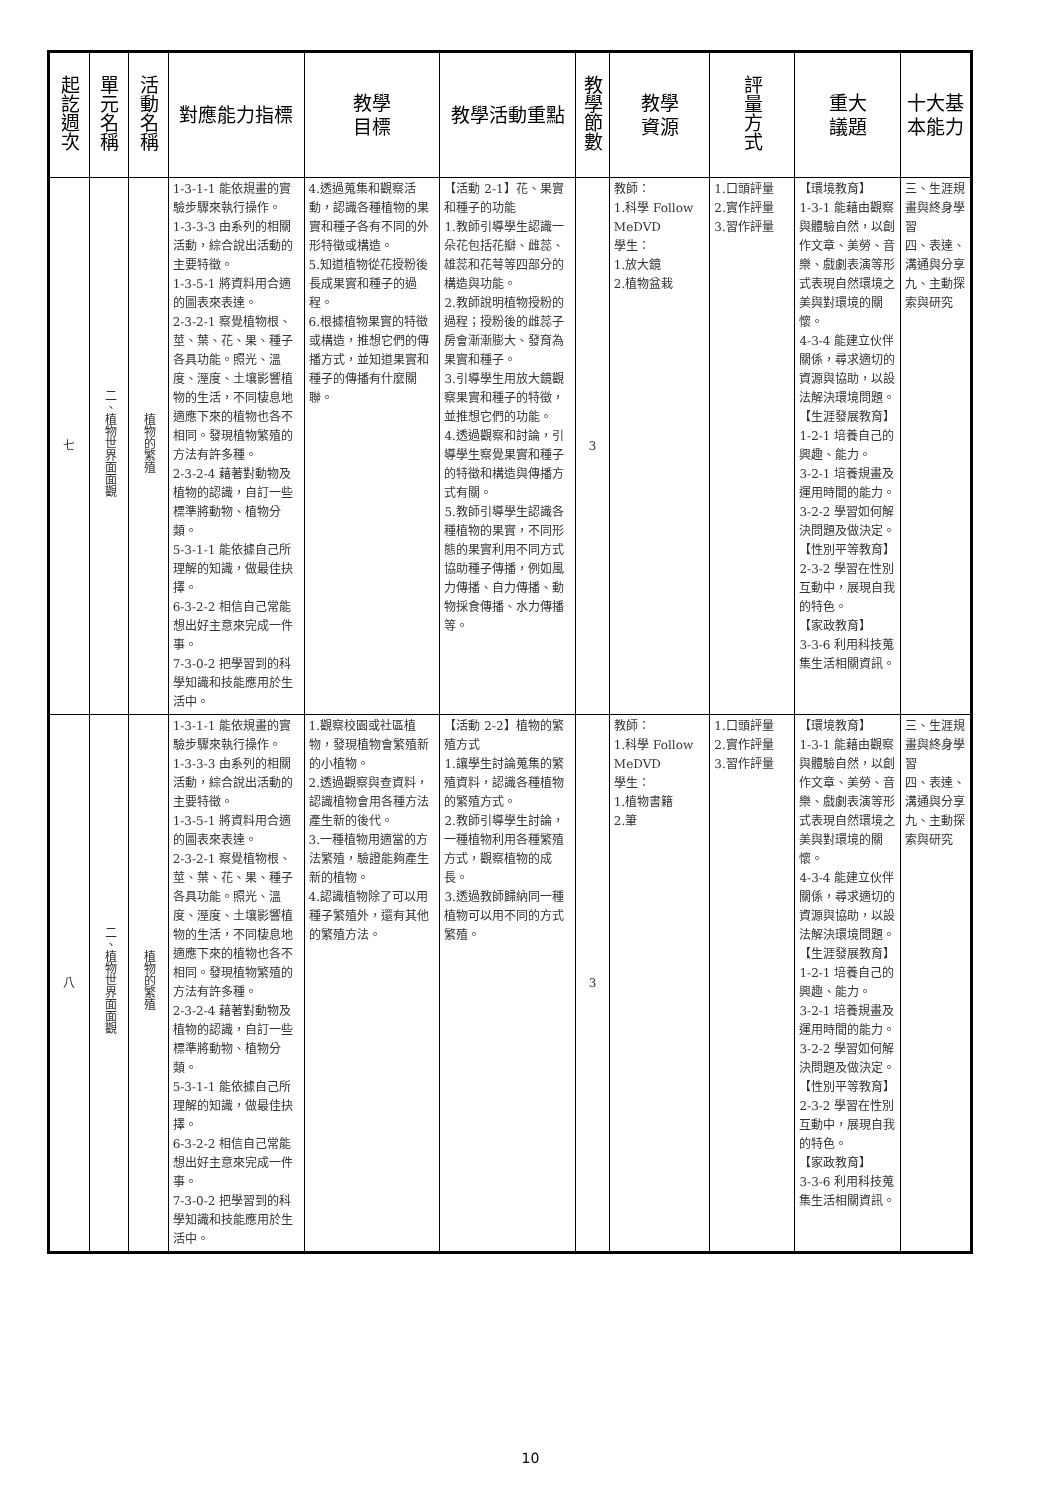| 起訖週次 | 單元名稱 | 活動名稱 | 對應能力指標 | 教學 目標 | 教學活動重點 | 教學節數 | 教學 資源 | 評量方式 | 重大 議題 | 十大基本能力 |
| --- | --- | --- | --- | --- | --- | --- | --- | --- | --- | --- |
| 七 | 二、植物世界面面觀 | 植物的繁殖 | 1-3-1-1 能依規畫的實驗步驟來執行操作。 1-3-3-3 由系列的相關活動，綜合說出活動的主要特徵。 1-3-5-1 將資料用合適的圖表來表達。 2-3-2-1 察覺植物根、莖、葉、花、果、種子各具功能。照光、溫度、溼度、土壤影響植物的生活，不同棲息地適應下來的植物也各不相同。發現植物繁殖的方法有許多種。 2-3-2-4 藉著對動物及植物的認識，自訂一些標準將動物、植物分類。 5-3-1-1 能依據自己所理解的知識，做最佳抉擇。 6-3-2-2 相信自己常能想出好主意來完成一件事。 7-3-0-2 把學習到的科學知識和技能應用於生活中。 | 4.透過蒐集和觀察活動，認識各種植物的果實和種子各有不同的外形特徵或構造。 5.知道植物從花授粉後長成果實和種子的過程。 6.根據植物果實的特徵或構造，推想它們的傳播方式，並知道果實和種子的傳播有什麼關聯。 | 【活動 2-1】花、果實和種子的功能 1.教師引導學生認識一朵花包括花瓣、雌蕊、雄蕊和花萼等四部分的構造與功能。 2.教師說明植物授粉的過程；授粉後的雌蕊子房會漸漸膨大、發育為果實和種子。 3.引導學生用放大鏡觀察果實和種子的特徵，並推想它們的功能。 4.透過觀察和討論，引導學生察覺果實和種子的特徵和構造與傳播方式有關。 5.教師引導學生認識各種植物的果實，不同形態的果實利用不同方式協助種子傳播，例如風力傳播、自力傳播、動物採食傳播、水力傳播等。 | 3 | 教師： 1.科學 Follow MeDVD 學生： 1.放大鏡 2.植物盆栽 | 1.口頭評量 2.實作評量 3.習作評量 | 【環境教育】 1-3-1 能藉由觀察與體驗自然，以創作文章、美勞、音樂、戲劇表演等形式表現自然環境之美與對環境的關懷。 4-3-4 能建立伙伴關係，尋求適切的資源與協助，以設法解決環境問題。 【生涯發展教育】 1-2-1 培養自己的興趣、能力。 3-2-1 培養規畫及運用時間的能力。 3-2-2 學習如何解決問題及做決定。 【性別平等教育】 2-3-2 學習在性別互動中，展現自我的特色。 【家政教育】 3-3-6 利用科技蒐集生活相關資訊。 | 三、生涯規畫與終身學習 四、表達、溝通與分享 九、主動探索與研究 |
| 八 | 二、植物世界面面觀 | 植物的繁殖 | 1-3-1-1 能依規畫的實驗步驟來執行操作。 1-3-3-3 由系列的相關活動，綜合說出活動的主要特徵。 1-3-5-1 將資料用合適的圖表來表達。 2-3-2-1 察覺植物根、莖、葉、花、果、種子各具功能。照光、溫度、溼度、土壤影響植物的生活，不同棲息地適應下來的植物也各不相同。發現植物繁殖的方法有許多種。 2-3-2-4 藉著對動物及植物的認識，自訂一些標準將動物、植物分類。 5-3-1-1 能依據自己所理解的知識，做最佳抉擇。 6-3-2-2 相信自己常能想出好主意來完成一件事。 7-3-0-2 把學習到的科學知識和技能應用於生活中。 | 1.觀察校園或社區植物，發現植物會繁殖新的小植物。 2.透過觀察與查資料，認識植物會用各種方法產生新的後代。 3.一種植物用適當的方法繁殖，驗證能夠產生新的植物。 4.認識植物除了可以用種子繁殖外，還有其他的繁殖方法。 | 【活動 2-2】植物的繁殖方式 1.讓學生討論蒐集的繁殖資料，認識各種植物的繁殖方式。 2.教師引導學生討論，一種植物利用各種繁殖方式，觀察植物的成長。 3.透過教師歸納同一種植物可以用不同的方式繁殖。 | 3 | 教師： 1.科學 Follow MeDVD 學生： 1.植物書籍 2.筆 | 1.口頭評量 2.實作評量 3.習作評量 | 【環境教育】 1-3-1 能藉由觀察與體驗自然，以創作文章、美勞、音樂、戲劇表演等形式表現自然環境之美與對環境的關懷。 4-3-4 能建立伙伴關係，尋求適切的資源與協助，以設法解決環境問題。 【生涯發展教育】 1-2-1 培養自己的興趣、能力。 3-2-1 培養規畫及運用時間的能力。 3-2-2 學習如何解決問題及做決定。 【性別平等教育】 2-3-2 學習在性別互動中，展現自我的特色。 【家政教育】 3-3-6 利用科技蒐集生活相關資訊。 | 三、生涯規畫與終身學習 四、表達、溝通與分享 九、主動探索與研究 |
10